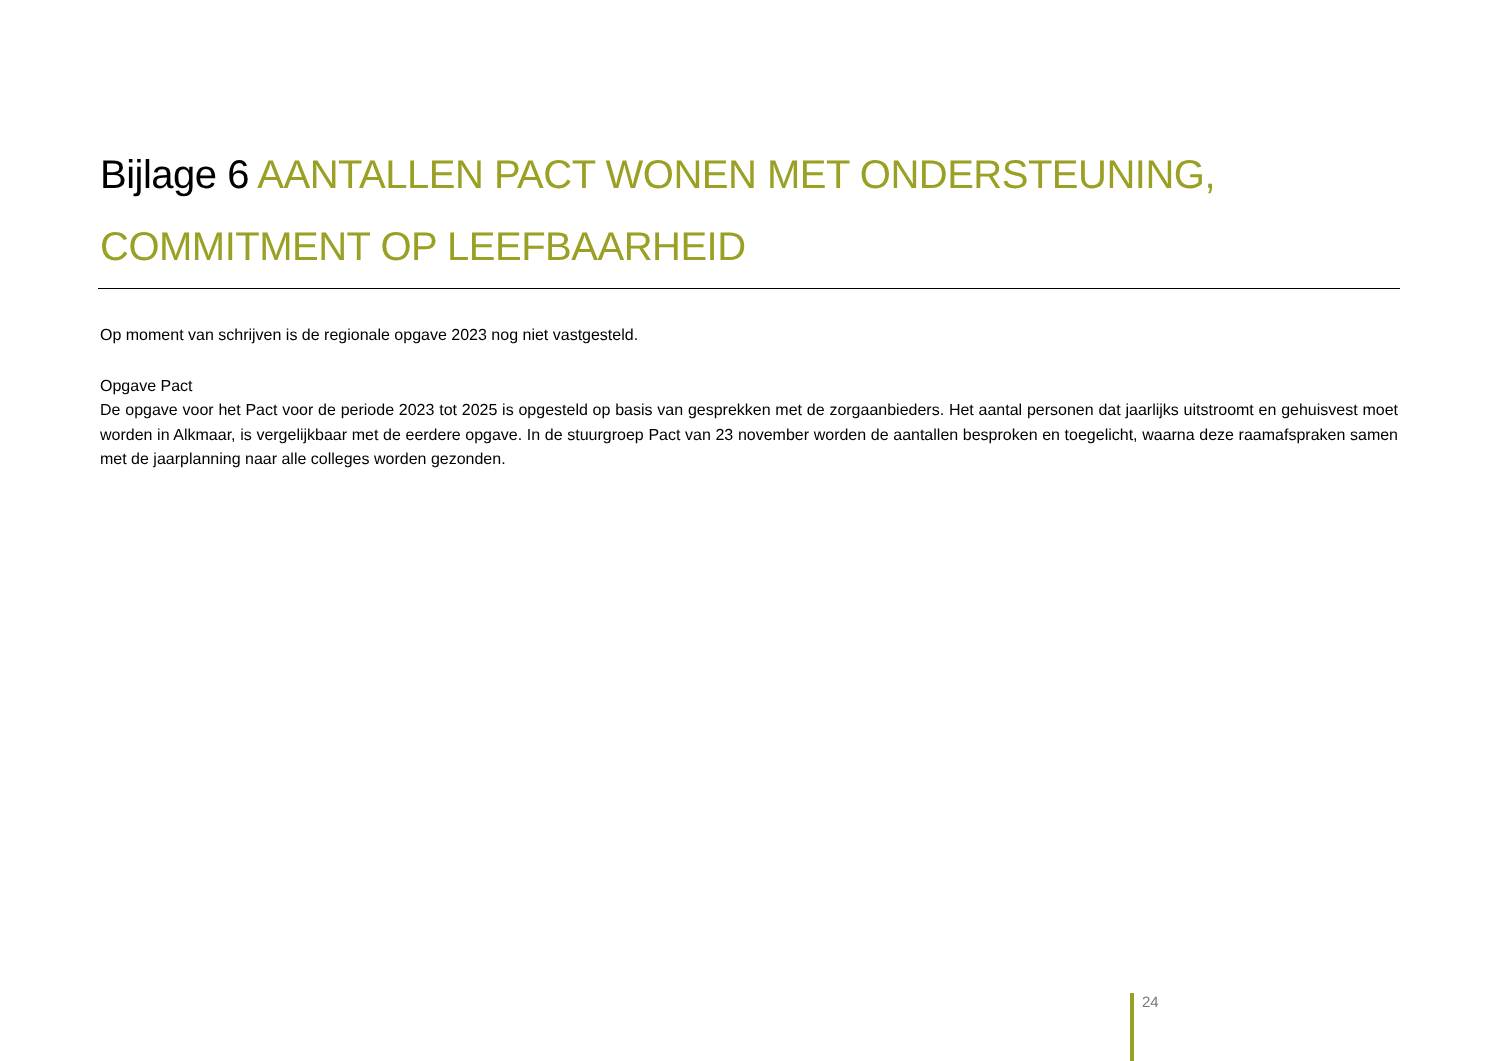Bijlage 6 AANTALLEN PACT WONEN MET ONDERSTEUNING, COMMITMENT OP LEEFBAARHEID
Op moment van schrijven is de regionale opgave 2023 nog niet vastgesteld.
Opgave Pact
De opgave voor het Pact voor de periode 2023 tot 2025 is opgesteld op basis van gesprekken met de zorgaanbieders. Het aantal personen dat jaarlijks uitstroomt en gehuisvest moet worden in Alkmaar, is vergelijkbaar met de eerdere opgave. In de stuurgroep Pact van 23 november worden de aantallen besproken en toegelicht, waarna deze raamafspraken samen met de jaarplanning naar alle colleges worden gezonden.
24